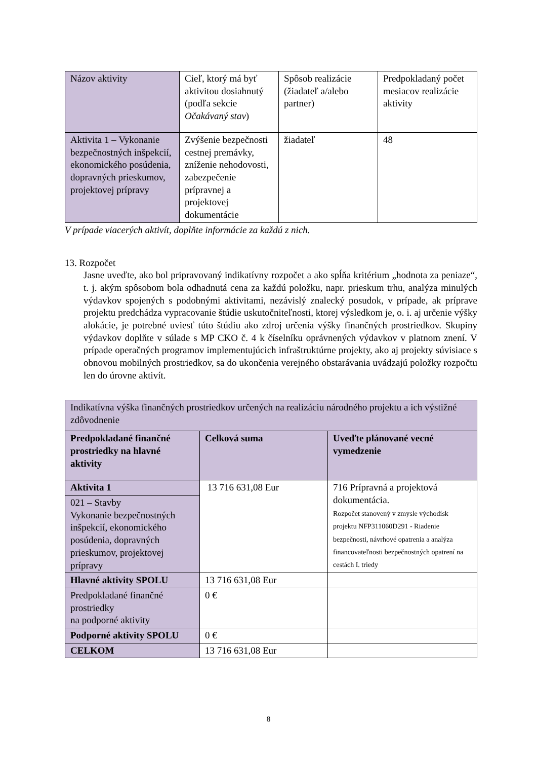| Názov aktivity | Cieľ, ktorý má byť aktivitou dosiahnutý (podľa sekcie Očakávaný stav ) | Spôsob realizácie (žiadateľ a/alebo partner) | Predpokladaný počet mesiacov realizácie aktivity |
| Aktivita 1 – Vykonanie bezpečnostných inšpekcií, ekonomického posúdenia, dopravných prieskumov, projektovej prípravy | Zvýšenie bezpečnosti cestnej premávky, zníženie nehodovosti, zabezpečenie prípravnej a projektovej dokumentácie | žiadateľ | 48 |
V prípade viacerých aktivít, doplňte informácie za každú z nich.
13. Rozpočet
Jasne uveďte, ako bol pripravovaný indikatívny rozpočet a ako spĺňa kritérium „hodnota za peniaze“, t. j. akým spôsobom bola odhadnutá cena za každú položku, napr. prieskum trhu, analýza minulých výdavkov spojených s podobnými aktivitami, nezávislý znalecký posudok, v prípade, ak príprave projektu predchádza vypracovanie štúdie uskutočniteľnosti, ktorej výsledkom je, o. i. aj určenie výšky alokácie, je potrebné uviesť túto štúdiu ako zdroj určenia výšky finančných prostriedkov. Skupiny výdavkov doplňte v súlade s MP CKO č. 4 k číselníku oprávnených výdavkov v platnom znení. V prípade operačných programov implementujúcich infraštruktúrne projekty, ako aj projekty súvisiace s obnovou mobilných prostriedkov, sa do ukončenia verejného obstarávania uvádzajú položky rozpočtu len do úrovne aktivít.
| Indikatívna výška finančných prostriedkov určených na realizáciu národného projektu a ich výstižné zdôvodnenie | | |
| Predpokladané finančné prostriedky na hlavné aktivity | Celková suma | Uveďte plánované vecné vymedzenie |
| Aktivita 1 | 13 716 631,08 Eur | 716 Prípravná a projektová dokumentácia. Rozpočet stanovený v zmysle východísk projektu NFP311060D291 - Riadenie bezpečnosti, návrhové opatrenia a analýza financovateľnosti bezpečnostných opatrení na cestách I. triedy |
| 021 – Stavby Vykonanie bezpečnostných inšpekcií, ekonomického posúdenia, dopravných prieskumov, projektovej prípravy | | |
| Hlavné aktivity SPOLU | 13 716 631,08 Eur | |
| Predpokladané finančné prostriedky na podporné aktivity | 0 € | |
| Podporné aktivity SPOLU | 0 € | |
| CELKOM | 13 716 631,08 Eur | |
8